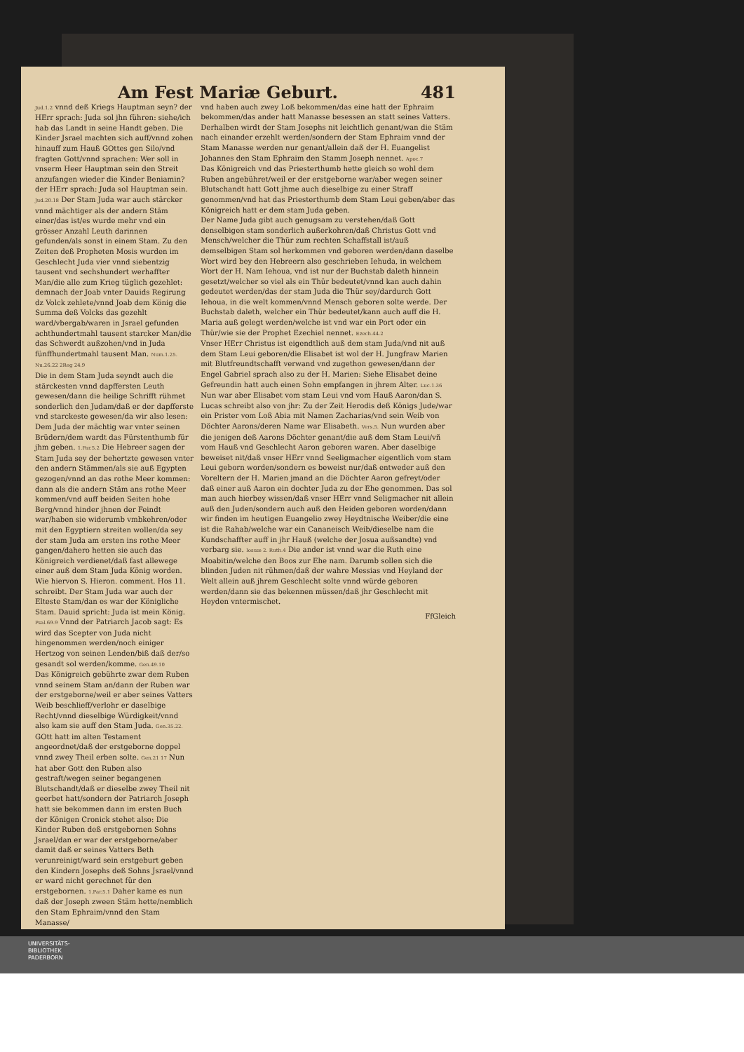Am Fest Mariæ Geburt. 481
Jud.1.2 vnnd deß Kriegs Hauptman seyn? der HErr sprach: Juda sol jhn führen: siehe/ich hab das Landt in seine Handt geben. Die Kinder Jsrael machten sich auff/vnnd zohen hinauff zum Hauß GOttes gen Silo/vnd fragten Gott/vnnd sprachen: Wer soll in vnserm Heer Hauptman sein den Streit anzufangen wieder die Kinder Beniamin? der HErr sprach: Juda sol Hauptman sein. Jud.20.18 Der Stam Juda war auch stärcker vnnd mächtiger als der andern Stäm einer/das ist/es wurde mehr vnd ein grösser Anzahl Leuth darinnen gefunden/als sonst in einem Stam. Zu den Zeiten deß Propheten Mosis wurden im Geschlecht Juda vier vnnd siebentzig tausent vnd sechshundert werhaffter Man/die alle zum Krieg tüglich gezehlet: demnach der Joab vnter Dauids Regirung dz Volck zehlete/vnnd Joab dem König die Summa deß Volcks das gezehlt ward/vbergab/waren in Jsrael gefunden achthundertmahl tausent starcker Man/die das Schwerdt außzohen/vnd in Juda fünffhundertmahl tausent Man. Num.1.25. Nu.26.22 2Reg 24.9
Die in dem Stam Juda seyndt auch die stärckesten vnnd dapffersten Leuth gewesen/dann die heilige Schrifft rühmet sonderlich den Judam/daß er der dapfferste vnd starckeste gewesen/da wir also lesen: Dem Juda der mächtig war vnter seinen Brüdern/dem wardt das Fürstenthumb für jhm geben. 1.Par.5.2 Die Hebreer sagen der Stam Juda sey der behertzte gewesen vnter den andern Stämmen/als sie auß Egypten gezogen/vnnd an das rothe Meer kommen: dann als die andern Stäm ans rothe Meer kommen/vnd auff beiden Seiten hohe Berg/vnnd hinder jhnen der Feindt war/haben sie widerumb vmbkehren/oder mit den Egyptiern streiten wollen/da sey der stam Juda am ersten ins rothe Meer gangen/dahero hetten sie auch das Königreich verdienet/daß fast allewege einer auß dem Stam Juda König worden. Wie hiervon S. Hieron. comment. Hos 11. schreibt. Der Stam Juda war auch der Elteste Stam/dan es war der Königliche Stam. Dauid spricht: Juda ist mein König. Psal.69.9 Vnnd der Patriarch Jacob sagt: Es wird das Scepter von Juda nicht hingenommen werden/noch einiger Hertzog von seinen Lenden/biß daß der/so gesandt sol werden/komme. Gen.49.10
Das Königreich gebührte zwar dem Ruben vnnd seinem Stam an/dann der Ruben war der erstgeborne/weil er aber seines Vatters Weib beschlieff/verlohr er daselbige Recht/vnnd dieselbige Würdigkeit/vnnd also kam sie auff den Stam Juda. Gen.35.22.
GOtt hatt im alten Testament angeordnet/daß der erstgeborne doppel vnnd zwey Theil erben solte. Gen.21 17 Nun hat aber Gott den Ruben also gestraft/wegen seiner begangenen Blutschandt/daß er dieselbe zwey Theil nit geerbet hatt/sondern der Patriarch Joseph hatt sie bekommen dann im ersten Buch der Königen Cronick stehet also: Die Kinder Ruben deß erstgebornen Sohns Jsrael/dan er war der erstgeborne/aber damit daß er seines Vatters Beth verunreinigt/ward sein erstgeburt geben den Kindern Josephs deß Sohns Jsrael/vnnd er ward nicht gerechnet für den erstgebornen. 1.Par.5.1 Daher kame es nun daß der Joseph zween Stäm hette/nemblich den Stam Ephraim/vnnd den Stam Manasse/
vnd haben auch zwey Loß bekommen/das eine hatt der Ephraim bekommen/das ander hatt Manasse besessen an statt seines Vatters. Derhalben wirdt der Stam Josephs nit leichtlich genant/wan die Stäm nach einander erzehlt werden/sondern der Stam Ephraim vnnd der Stam Manasse werden nur genant/allein daß der H. Euangelist Johannes den Stam Ephraim den Stamm Joseph nennet. Apoc.7
Das Königreich vnd das Priesterthumb hette gleich so wohl dem Ruben angebühret/weil er der erstgeborne war/aber wegen seiner Blutschandt hatt Gott jhme auch dieselbige zu einer Straff genommen/vnd hat das Priesterthumb dem Stam Leui geben/aber das Königreich hatt er dem stam Juda geben.
Der Name Juda gibt auch genugsam zu verstehen/daß Gott denselbigen stam sonderlich außerkohren/daß Christus Gott vnd Mensch/welcher die Thür zum rechten Schaffstall ist/auß demselbigen Stam sol herkommen vnd geboren werden/dann daselbe Wort wird bey den Hebreern also geschrieben Iehuda, in welchem Wort der H. Nam Iehoua, vnd ist nur der Buchstab daleth hinnein gesetzt/welcher so viel als ein Thür bedeutet/vnnd kan auch dahin gedeutet werden/das der stam Juda die Thür sey/dardurch Gott Iehoua, in die welt kommen/vnnd Mensch geboren solte werde. Der Buchstab daleth, welcher ein Thür bedeutet/kann auch auff die H. Maria auß gelegt werden/welche ist vnd war ein Port oder ein Thür/wie sie der Prophet Ezechiel nennet. Ezech.44.2
Vnser HErr Christus ist eigendtlich auß dem stam Juda/vnd nit auß dem Stam Leui geboren/die Elisabet ist wol der H. Jungfraw Marien mit Blutfreundtschafft verwand vnd zugethon gewesen/dann der Engel Gabriel sprach also zu der H. Marien: Siehe Elisabet deine Gefreundin hatt auch einen Sohn empfangen in jhrem Alter. Luc.1.36 Nun war aber Elisabet vom stam Leui vnd vom Hauß Aaron/dan S. Lucas schreibt also von jhr: Zu der Zeit Herodis deß Königs Jude/war ein Prister vom Loß Abia mit Namen Zacharias/vnd sein Weib von Döchter Aarons/deren Name war Elisabeth. Vers.5. Nun wurden aber die jenigen deß Aarons Döchter genant/die auß dem Stam Leui/vñ vom Hauß vnd Geschlecht Aaron geboren waren. Aber daselbige beweiset nit/daß vnser HErr vnnd Seeligmacher eigentlich vom stam Leui geborn worden/sondern es beweist nur/daß entweder auß den Voreltern der H. Marien jmand an die Döchter Aaron gefreyt/oder daß einer auß Aaron ein dochter Juda zu der Ehe genommen. Das sol man auch hierbey wissen/daß vnser HErr vnnd Seligmacher nit allein auß den Juden/sondern auch auß den Heiden geboren worden/dann wir finden im heutigen Euangelio zwey Heydtnische Weiber/die eine ist die Rahab/welche war ein Cananeisch Weib/dieselbe nam die Kundschaffter auff in jhr Hauß (welche der Josua außsandte) vnd verbarg sie. Iosuæ 2. Ruth.4 Die ander ist vnnd war die Ruth eine Moabitin/welche den Boos zur Ehe nam. Darumb sollen sich die blinden Juden nit rühmen/daß der wahre Messias vnd Heyland der Welt allein auß jhrem Geschlecht solte vnnd würde geboren werden/dann sie das bekennen müssen/daß jhr Geschlecht mit Heyden vntermischet.
Ff Gleich
UNIVERSITÄTS-
BIBLIOTHEK
PADERBORN